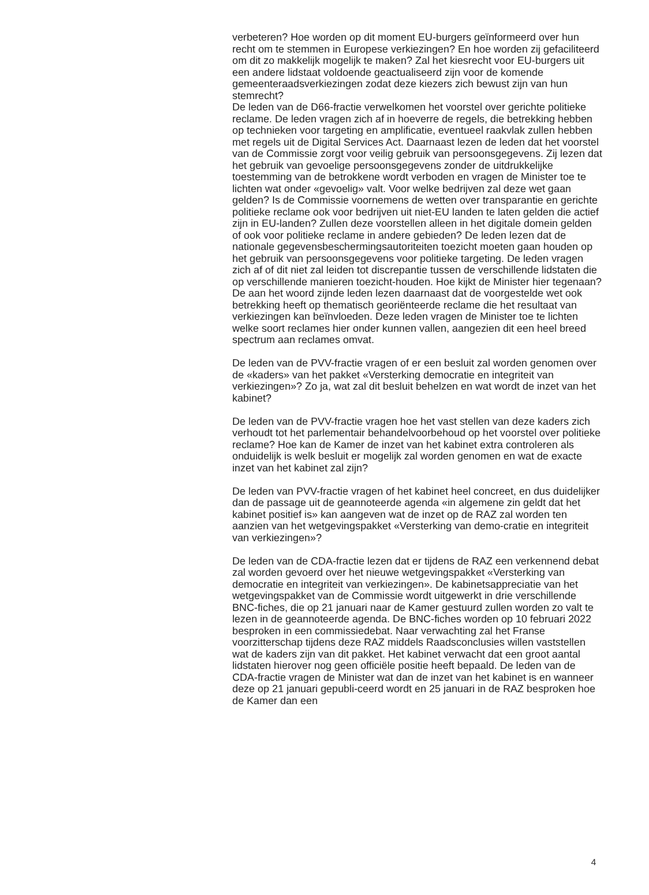verbeteren? Hoe worden op dit moment EU-burgers geïnformeerd over hun recht om te stemmen in Europese verkiezingen? En hoe worden zij gefaciliteerd om dit zo makkelijk mogelijk te maken? Zal het kiesrecht voor EU-burgers uit een andere lidstaat voldoende geactualiseerd zijn voor de komende gemeenteraadsverkiezingen zodat deze kiezers zich bewust zijn van hun stemrecht?
De leden van de D66-fractie verwelkomen het voorstel over gerichte politieke reclame. De leden vragen zich af in hoeverre de regels, die betrekking hebben op technieken voor targeting en amplificatie, eventueel raakvlak zullen hebben met regels uit de Digital Services Act. Daarnaast lezen de leden dat het voorstel van de Commissie zorgt voor veilig gebruik van persoonsgegevens. Zij lezen dat het gebruik van gevoelige persoonsgegevens zonder de uitdrukkelijke toestemming van de betrokkene wordt verboden en vragen de Minister toe te lichten wat onder «gevoelig» valt. Voor welke bedrijven zal deze wet gaan gelden? Is de Commissie voornemens de wetten over transparantie en gerichte politieke reclame ook voor bedrijven uit niet-EU landen te laten gelden die actief zijn in EU-landen? Zullen deze voorstellen alleen in het digitale domein gelden of ook voor politieke reclame in andere gebieden? De leden lezen dat de nationale gegevensbeschermingsautoriteiten toezicht moeten gaan houden op het gebruik van persoonsgegevens voor politieke targeting. De leden vragen zich af of dit niet zal leiden tot discrepantie tussen de verschillende lidstaten die op verschillende manieren toezicht-houden. Hoe kijkt de Minister hier tegenaan? De aan het woord zijnde leden lezen daarnaast dat de voorgestelde wet ook betrekking heeft op thematisch georiënteerde reclame die het resultaat van verkiezingen kan beïnvloeden. Deze leden vragen de Minister toe te lichten welke soort reclames hier onder kunnen vallen, aangezien dit een heel breed spectrum aan reclames omvat.
De leden van de PVV-fractie vragen of er een besluit zal worden genomen over de «kaders» van het pakket «Versterking democratie en integriteit van verkiezingen»? Zo ja, wat zal dit besluit behelzen en wat wordt de inzet van het kabinet?
De leden van de PVV-fractie vragen hoe het vast stellen van deze kaders zich verhoudt tot het parlementair behandelvoorbehoud op het voorstel over politieke reclame? Hoe kan de Kamer de inzet van het kabinet extra controleren als onduidelijk is welk besluit er mogelijk zal worden genomen en wat de exacte inzet van het kabinet zal zijn?
De leden van PVV-fractie vragen of het kabinet heel concreet, en dus duidelijker dan de passage uit de geannoteerde agenda «in algemene zin geldt dat het kabinet positief is» kan aangeven wat de inzet op de RAZ zal worden ten aanzien van het wetgevingspakket «Versterking van demo-cratie en integriteit van verkiezingen»?
De leden van de CDA-fractie lezen dat er tijdens de RAZ een verkennend debat zal worden gevoerd over het nieuwe wetgevingspakket «Versterking van democratie en integriteit van verkiezingen». De kabinetsappreciatie van het wetgevingspakket van de Commissie wordt uitgewerkt in drie verschillende BNC-fiches, die op 21 januari naar de Kamer gestuurd zullen worden zo valt te lezen in de geannoteerde agenda. De BNC-fiches worden op 10 februari 2022 besproken in een commissiedebat. Naar verwachting zal het Franse voorzitterschap tijdens deze RAZ middels Raadsconclusies willen vaststellen wat de kaders zijn van dit pakket. Het kabinet verwacht dat een groot aantal lidstaten hierover nog geen officiële positie heeft bepaald. De leden van de CDA-fractie vragen de Minister wat dan de inzet van het kabinet is en wanneer deze op 21 januari gepubli-ceerd wordt en 25 januari in de RAZ besproken hoe de Kamer dan een
4